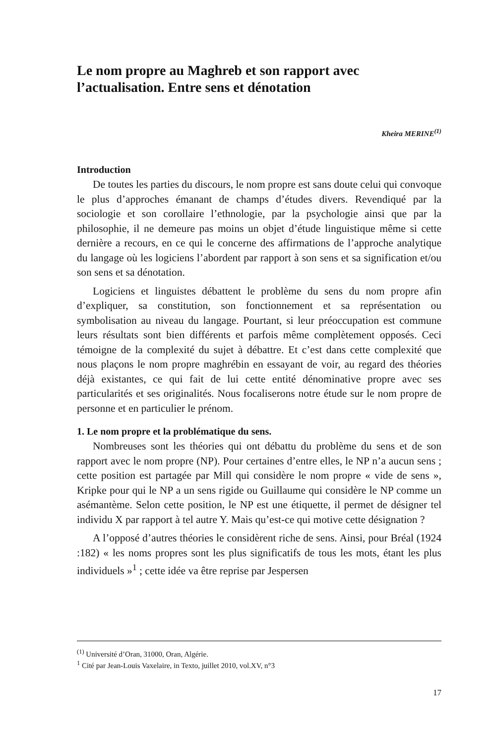Le nom propre au Maghreb et son rapport avec l’actualisation. Entre sens et dénotation
Kheira MERINE<sup>(1)</sup>
Introduction
De toutes les parties du discours, le nom propre est sans doute celui qui convoque le plus d’approches émanant de champs d’études divers. Revendiqué par la sociologie et son corollaire l’ethnologie, par la psychologie ainsi que par la philosophie, il ne demeure pas moins un objet d’étude linguistique même si cette dernière a recours, en ce qui le concerne des affirmations de l’approche analytique du langage où les logiciens l’abordent par rapport à son sens et sa signification et/ou son sens et sa dénotation.
Logiciens et linguistes débattent le problème du sens du nom propre afin d’expliquer, sa constitution, son fonctionnement et sa représentation ou symbolisation au niveau du langage. Pourtant, si leur préoccupation est commune leurs résultats sont bien différents et parfois même complètement opposés. Ceci témoigne de la complexité du sujet à débattre. Et c’est dans cette complexité que nous plaçons le nom propre maghrébin en essayant de voir, au regard des théories déjà existantes, ce qui fait de lui cette entité dénominative propre avec ses particularités et ses originalités. Nous focaliserons notre étude sur le nom propre de personne et en particulier le prénom.
1. Le nom propre et la problématique du sens.
Nombreuses sont les théories qui ont débattu du problème du sens et de son rapport avec le nom propre (NP). Pour certaines d’entre elles, le NP n’a aucun sens ; cette position est partagée par Mill qui considère le nom propre « vide de sens », Kripke pour qui le NP a un sens rigide ou Guillaume qui considère le NP comme un asémantème. Selon cette position, le NP est une étiquette, il permet de désigner tel individu X par rapport à tel autre Y. Mais qu’est-ce qui motive cette désignation ?
A l’opposé d’autres théories le considèrent riche de sens. Ainsi, pour Bréal (1924 :182) « les noms propres sont les plus significatifs de tous les mots, étant les plus individuels »<sup>1</sup> ; cette idée va être reprise par Jespersen
<sup>(1)</sup> Université d’Oran, 31000, Oran, Algérie.
<sup>1</sup> Cité par Jean-Louis Vaxelaire, in Texto, juillet 2010, vol.XV, n°3
17